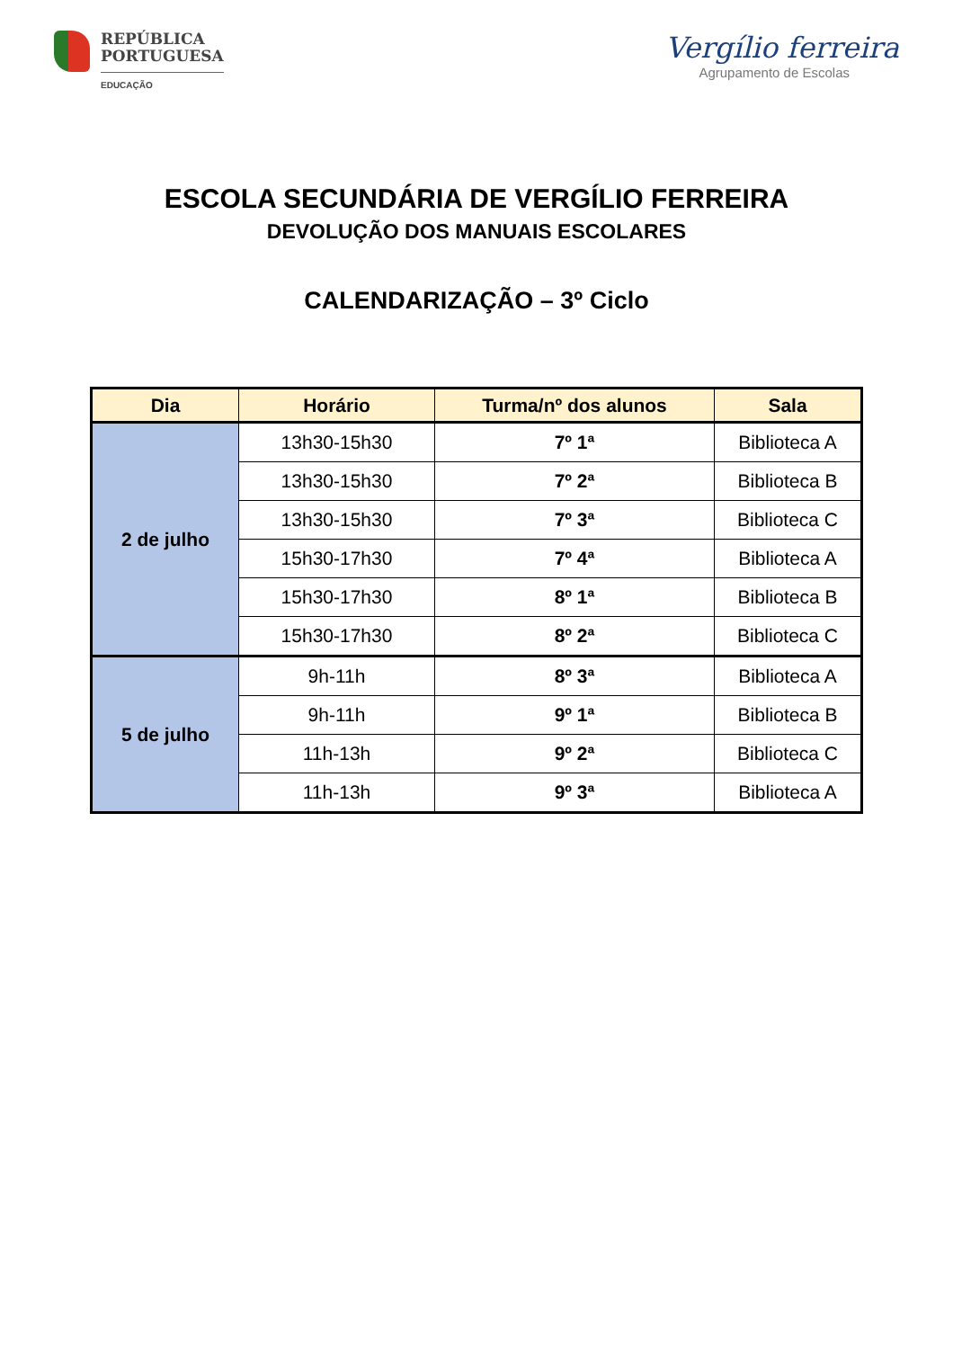REPÚBLICA
PORTUGUESA
EDUCAÇÃO
Vergílio ferreira
Agrupamento de Escolas
ESCOLA SECUNDÁRIA DE VERGÍLIO FERREIRA
DEVOLUÇÃO DOS MANUAIS ESCOLARES
CALENDARIZAÇÃO – 3º Ciclo
| Dia | Horário | Turma/nº dos alunos | Sala |
| --- | --- | --- | --- |
| 2 de julho | 13h30-15h30 | 7º 1ª | Biblioteca A |
| | 13h30-15h30 | 7º 2ª | Biblioteca B |
| | 13h30-15h30 | 7º 3ª | Biblioteca C |
| | 15h30-17h30 | 7º 4ª | Biblioteca A |
| | 15h30-17h30 | 8º 1ª | Biblioteca B |
| | 15h30-17h30 | 8º 2ª | Biblioteca C |
| 5 de julho | 9h-11h | 8º 3ª | Biblioteca A |
| | 9h-11h | 9º 1ª | Biblioteca B |
| | 11h-13h | 9º 2ª | Biblioteca C |
| | 11h-13h | 9º 3ª | Biblioteca A |